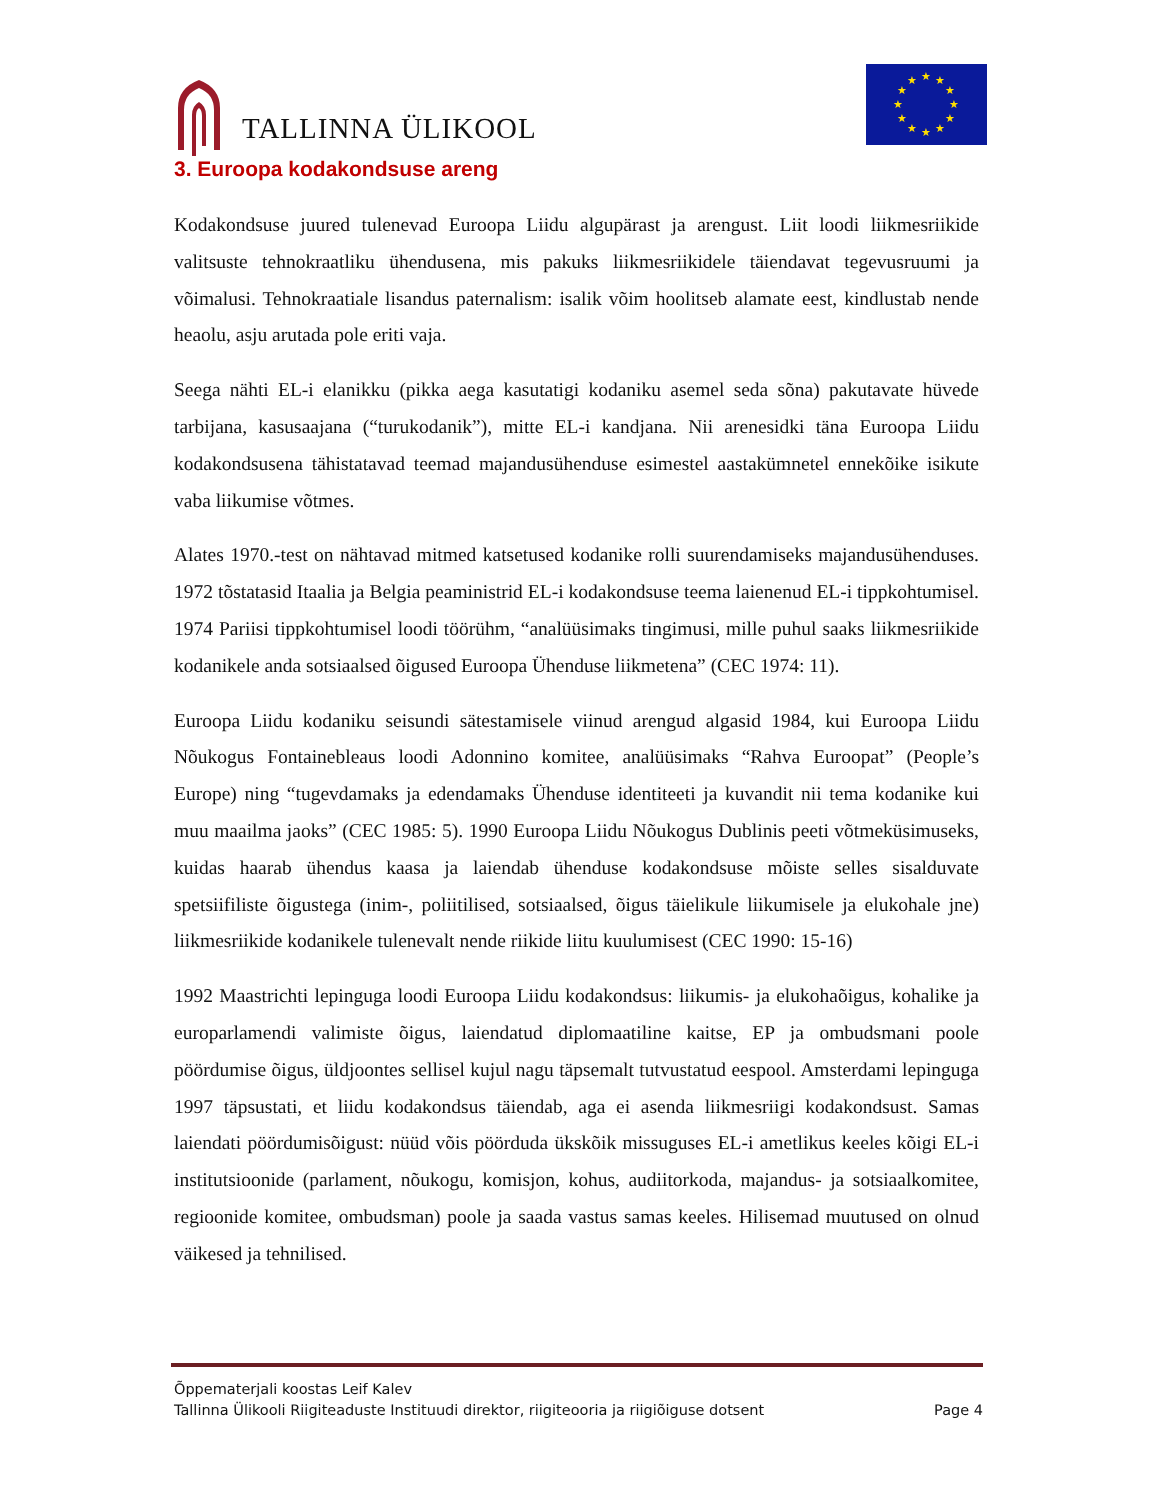TALLINNA ÜLIKOOL
★
★
★
★
★
★
★
★
★
★
★
★
3. Euroopa kodakondsuse areng
Kodakondsuse juured tulenevad Euroopa Liidu algupärast ja arengust. Liit loodi liikmesriikide valitsuste tehnokraatliku ühendusena, mis pakuks liikmesriikidele täiendavat tegevusruumi ja võimalusi. Tehnokraatiale lisandus paternalism: isalik võim hoolitseb alamate eest, kindlustab nende heaolu, asju arutada pole eriti vaja.
Seega nähti EL-i elanikku (pikka aega kasutatigi kodaniku asemel seda sõna) pakutavate hüvede tarbijana, kasusaajana (“turukodanik”), mitte EL-i kandjana. Nii arenesidki täna Euroopa Liidu kodakondsusena tähistatavad teemad majandusühenduse esimestel aastakümnetel ennekõike isikute vaba liikumise võtmes.
Alates 1970.-test on nähtavad mitmed katsetused kodanike rolli suurendamiseks majandusühenduses. 1972 tõstatasid Itaalia ja Belgia peaministrid EL-i kodakondsuse teema laienenud EL-i tippkohtumisel. 1974 Pariisi tippkohtumisel loodi töörühm, “analüüsimaks tingimusi, mille puhul saaks liikmesriikide kodanikele anda sotsiaalsed õigused Euroopa Ühenduse liikmetena” (CEC 1974: 11).
Euroopa Liidu kodaniku seisundi sätestamisele viinud arengud algasid 1984, kui Euroopa Liidu Nõukogus Fontainebleaus loodi Adonnino komitee, analüüsimaks “Rahva Euroopat” (People’s Europe) ning “tugevdamaks ja edendamaks Ühenduse identiteeti ja kuvandit nii tema kodanike kui muu maailma jaoks” (CEC 1985: 5). 1990 Euroopa Liidu Nõukogus Dublinis peeti võtmeküsimuseks, kuidas haarab ühendus kaasa ja laiendab ühenduse kodakondsuse mõiste selles sisalduvate spetsiifiliste õigustega (inim-, poliitilised, sotsiaalsed, õigus täielikule liikumisele ja elukohale jne) liikmesriikide kodanikele tulenevalt nende riikide liitu kuulumisest (CEC 1990: 15-16)
1992 Maastrichti lepinguga loodi Euroopa Liidu kodakondsus: liikumis- ja elukohaõigus, kohalike ja europarlamendi valimiste õigus, laiendatud diplomaatiline kaitse, EP ja ombudsmani poole pöördumise õigus, üldjoontes sellisel kujul nagu täpsemalt tutvustatud eespool. Amsterdami lepinguga 1997 täpsustati, et liidu kodakondsus täiendab, aga ei asenda liikmesriigi kodakondsust. Samas laiendati pöördumisõigust: nüüd võis pöörduda ükskõik missuguses EL-i ametlikus keeles kõigi EL-i institutsioonide (parlament, nõukogu, komisjon, kohus, audiitorkoda, majandus- ja sotsiaalkomitee, regioonide komitee, ombudsman) poole ja saada vastus samas keeles. Hilisemad muutused on olnud väikesed ja tehnilised.
Õppematerjali koostas Leif Kalev
Tallinna Ülikooli Riigiteaduste Instituudi direktor, riigiteooria ja riigiõiguse dotsent Page 4